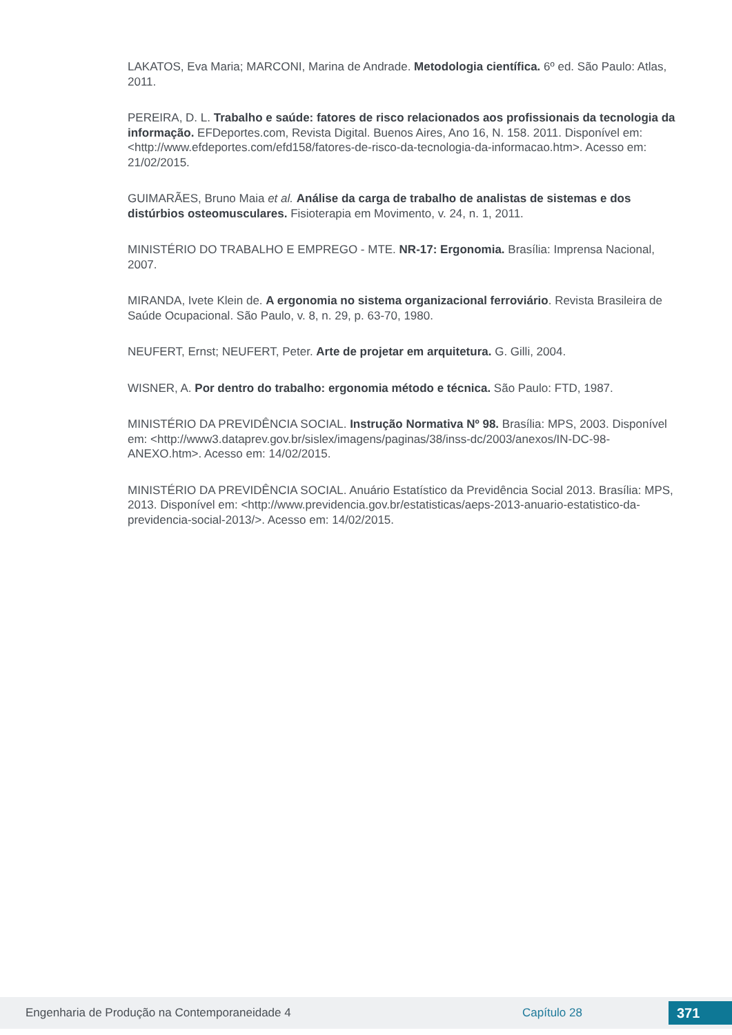LAKATOS, Eva Maria; MARCONI, Marina de Andrade. Metodologia científica. 6º ed. São Paulo: Atlas, 2011.
PEREIRA, D. L. Trabalho e saúde: fatores de risco relacionados aos profissionais da tecnologia da informação. EFDeportes.com, Revista Digital. Buenos Aires, Ano 16, N. 158. 2011. Disponível em: <http://www.efdeportes.com/efd158/fatores-de-risco-da-tecnologia-da-informacao.htm>. Acesso em: 21/02/2015.
GUIMARÃES, Bruno Maia et al. Análise da carga de trabalho de analistas de sistemas e dos distúrbios osteomusculares. Fisioterapia em Movimento, v. 24, n. 1, 2011.
MINISTÉRIO DO TRABALHO E EMPREGO - MTE. NR-17: Ergonomia. Brasília: Imprensa Nacional, 2007.
MIRANDA, Ivete Klein de. A ergonomia no sistema organizacional ferroviário. Revista Brasileira de Saúde Ocupacional. São Paulo, v. 8, n. 29, p. 63-70, 1980.
NEUFERT, Ernst; NEUFERT, Peter. Arte de projetar em arquitetura. G. Gilli, 2004.
WISNER, A. Por dentro do trabalho: ergonomia método e técnica. São Paulo: FTD, 1987.
MINISTÉRIO DA PREVIDÊNCIA SOCIAL. Instrução Normativa Nº 98. Brasília: MPS, 2003. Disponível em: <http://www3.dataprev.gov.br/sislex/imagens/paginas/38/inss-dc/2003/anexos/IN-DC-98-ANEXO.htm>. Acesso em: 14/02/2015.
MINISTÉRIO DA PREVIDÊNCIA SOCIAL. Anuário Estatístico da Previdência Social 2013. Brasília: MPS, 2013. Disponível em: <http://www.previdencia.gov.br/estatisticas/aeps-2013-anuario-estatistico-da-previdencia-social-2013/>. Acesso em: 14/02/2015.
Engenharia de Produção na Contemporaneidade 4 Capítulo 28 371